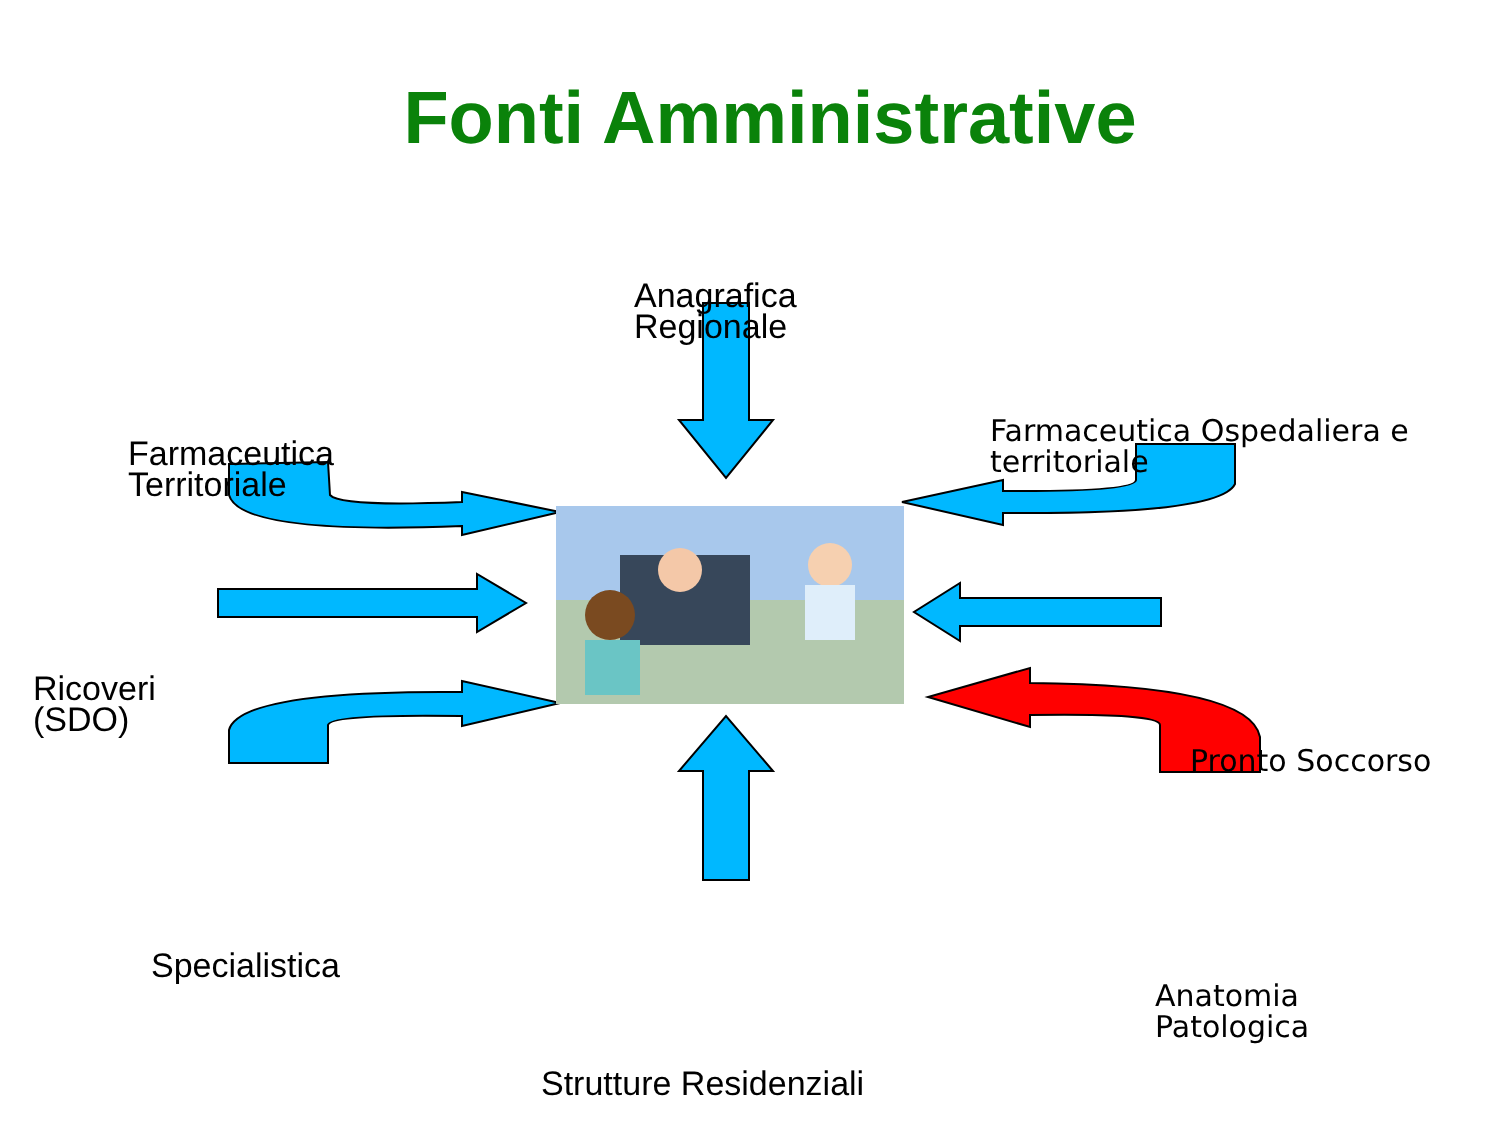Fonti Amministrative
Anagrafica
Regionale
Farmaceutica
Territoriale
Farmaceutica Ospedaliera e
territoriale
Ricoveri
(SDO)
Pronto Soccorso
Specialistica
Anatomia
Patologica
Strutture Residenziali